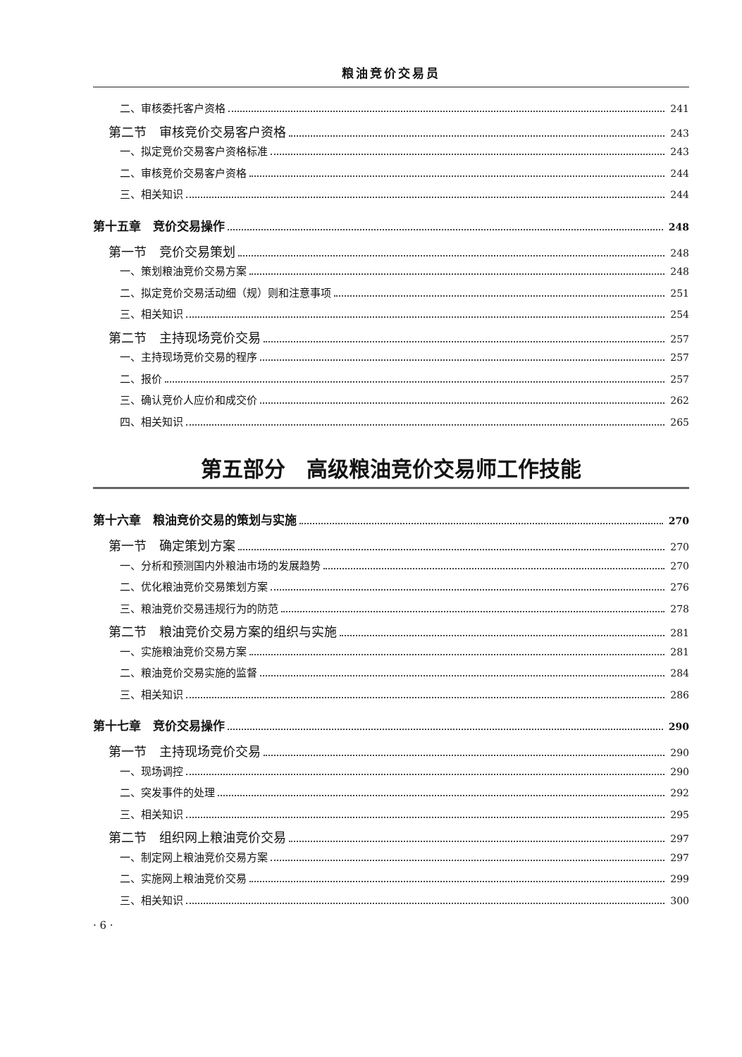粮油竞价交易员
二、审核委托客户资格 241
第二节　审核竞价交易客户资格 243
一、拟定竞价交易客户资格标准 243
二、审核竞价交易客户资格 244
三、相关知识 244
第十五章　竞价交易操作 248
第一节　竞价交易策划 248
一、策划粮油竞价交易方案 248
二、拟定竞价交易活动细（规）则和注意事项 251
三、相关知识 254
第二节　主持现场竞价交易 257
一、主持现场竞价交易的程序 257
二、报价 257
三、确认竞价人应价和成交价 262
四、相关知识 265
第五部分　高级粮油竞价交易师工作技能
第十六章　粮油竞价交易的策划与实施 270
第一节　确定策划方案 270
一、分析和预测国内外粮油市场的发展趋势 270
二、优化粮油竞价交易策划方案 276
三、粮油竞价交易违规行为的防范 278
第二节　粮油竞价交易方案的组织与实施 281
一、实施粮油竞价交易方案 281
二、粮油竞价交易实施的监督 284
三、相关知识 286
第十七章　竞价交易操作 290
第一节　主持现场竞价交易 290
一、现场调控 290
二、突发事件的处理 292
三、相关知识 295
第二节　组织网上粮油竞价交易 297
一、制定网上粮油竞价交易方案 297
二、实施网上粮油竞价交易 299
三、相关知识 300
· 6 ·